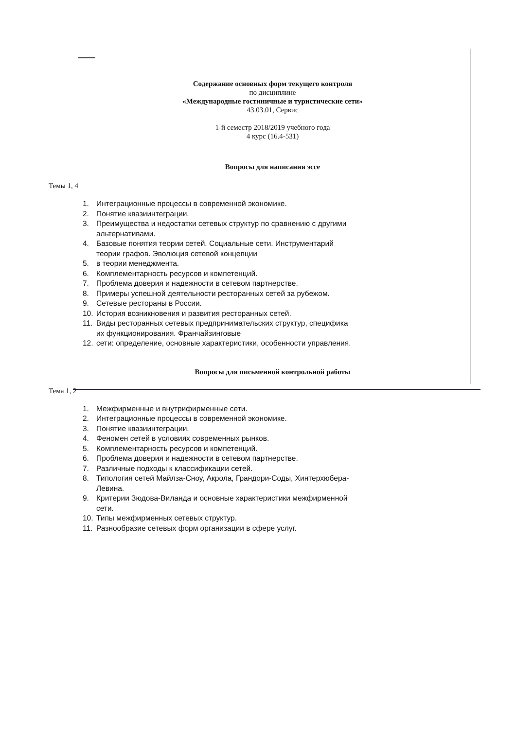Содержание основных форм текущего контроля
по дисциплине
«Международные гостиничные и туристические сети»
43.03.01, Сервис
1-й семестр 2018/2019 учебного года
4 курс (16.4-531)
Вопросы для написания эссе
Темы 1, 4
1. Интеграционные процессы в современной экономике.
2. Понятие квазиинтеграции.
3. Преимущества и недостатки сетевых структур по сравнению с другими альтернативами.
4. Базовые понятия теории сетей. Социальные сети. Инструментарий теории графов. Эволюция сетевой концепции
5. в теории менеджмента.
6. Комплементарность ресурсов и компетенций.
7. Проблема доверия и надежности в сетевом партнерстве.
8. Примеры успешной деятельности ресторанных сетей за рубежом.
9. Сетевые рестораны в России.
10. История возникновения и развития ресторанных сетей.
11. Виды ресторанных сетевых предпринимательских структур, специфика их функционирования. Франчайзинговые
12. сети: определение, основные характеристики, особенности управления.
Вопросы для письменной контрольной работы
Тема 1, 2
1. Межфирменные и внутрифирменные сети.
2. Интеграционные процессы в современной экономике.
3. Понятие квазиинтеграции.
4. Феномен сетей в условиях современных рынков.
5. Комплементарность ресурсов и компетенций.
6. Проблема доверия и надежности в сетевом партнерстве.
7. Различные подходы к классификации сетей.
8. Типология сетей Майлза-Сноу, Акрола, Грандори-Соды, Хинтерхюбера-Левина.
9. Критерии Зюдова-Виланда и основные характеристики межфирменной сети.
10. Типы межфирменных сетевых структур.
11. Разнообразие сетевых форм организации в сфере услуг.